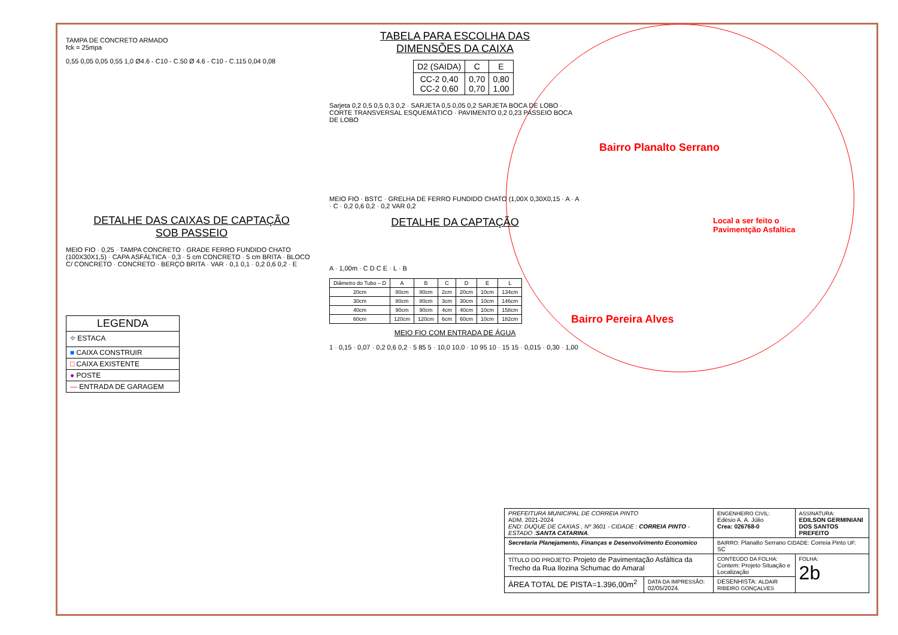Bairro Planalto Serrano
Local a ser feito o
Pavimentção Asfaltica
Bairro Pereira Alves
TAMPA DE CONCRETO ARMADO
fck = 25mpa
0,55 0,05 0,05 0,55 1,0 Ø4.6 - C10 - C.50 Ø 4.6 - C10 - C.115 0,04 0,08
DETALHE DAS CAIXAS DE CAPTAÇÃO
SOB PASSEIO
MEIO FIO · 0,25 · TAMPA CONCRETO · GRADE FERRO FUNDIDO CHATO (100X30X1,5) · CAPA ASFÁLTICA · 0,3 · 5 cm CONCRETO · 5 cm BRITA · BLOCO C/ CONCRETO · CONCRETO · BERÇO BRITA · VAR · 0,1 0,1 · 0,2 0,6 0,2 · E
| LEGENDA |
| --- |
| ⌖ ESTACA |
| ■ CAIXA CONSTRUIR |
| □ CAIXA EXISTENTE |
| ● POSTE |
| — ENTRADA DE GARAGEM |
TABELA PARA ESCOLHA DAS
DIMENSÕES DA CAIXA
| D2 (SAIDA) | C | E |
| --- | --- | --- |
| CC-2 0,40 CC-2 0,60 | 0,70 0,70 | 0,80 1,00 |
Sarjeta 0,2 0,5 0,5 0,3 0,2 · SARJETA 0,5 0,05 0,2 SARJETA BOCA DE LOBO · CORTE TRANSVERSAL ESQUEMÁTICO · PAVIMENTO 0,2 0,23 PASSEIO BOCA DE LOBO
MEIO FIO · BSTC · GRELHA DE FERRO FUNDIDO CHATO (1,00X 0,30X0,15 · A · A · C · 0,2 0,6 0,2 · 0,2 VAR 0,2
DETALHE DA CAPTAÇÃO
A · 1,00m · C D C E · L · B
| Diâmetro do Tubo – D | A | B | C | D | E | L |
| --- | --- | --- | --- | --- | --- | --- |
| 20cm | 80cm | 80cm | 2cm | 20cm | 10cm | 134cm |
| 30cm | 80cm | 80cm | 3cm | 30cm | 10cm | 146cm |
| 40cm | 90cm | 90cm | 4cm | 40cm | 10cm | 158cm |
| 60cm | 120cm | 120cm | 6cm | 60cm | 10cm | 182cm |
MEIO FIO COM ENTRADA DE ÁGUA
1 · 0,15 · 0,07 · 0,2 0,6 0,2 · 5 85 5 · 10,0 10,0 · 10 95 10 · 15 15 · 0,015 · 0,30 · 1,00
| PREFEITURA MUNICIPAL DE CORREIA PINTO ADM. 2021-2024 END: DUQUE DE CAXIAS , Nº 3601 - CIDADE : CORREIA PINTO - ESTADO : SANTA CATARINA . | | ENGENHEIRO CIVIL: Edésio A. A. Júlio Crea: 026768-0 | ASSINATURA: EDILSON GERMINIANI DOS SANTOS PREFEITO | |
| Secretaria Planejamento, Finanças e Desenvolvimento Economico | | BAIRRO: Planalto Serrano CIDADE: Correia Pinto UF: SC | | |
| TÍTULO DO PROJETO: Projeto de Pavimentação Asfáltica da Trecho da Rua Ilozina Schumac do Amaral | | CONTEÚDO DA FOLHA: Contem: Projeto Situação e Localização | | FOLHA: 2b |
| ÁREA TOTAL DE PISTA=1.396,00m<sup>2</sup> | DATA DA IMPRESSÃO: 02/05/2024. | DESENHISTA: ALDAIR RIBEIRO GONÇALVES | | |